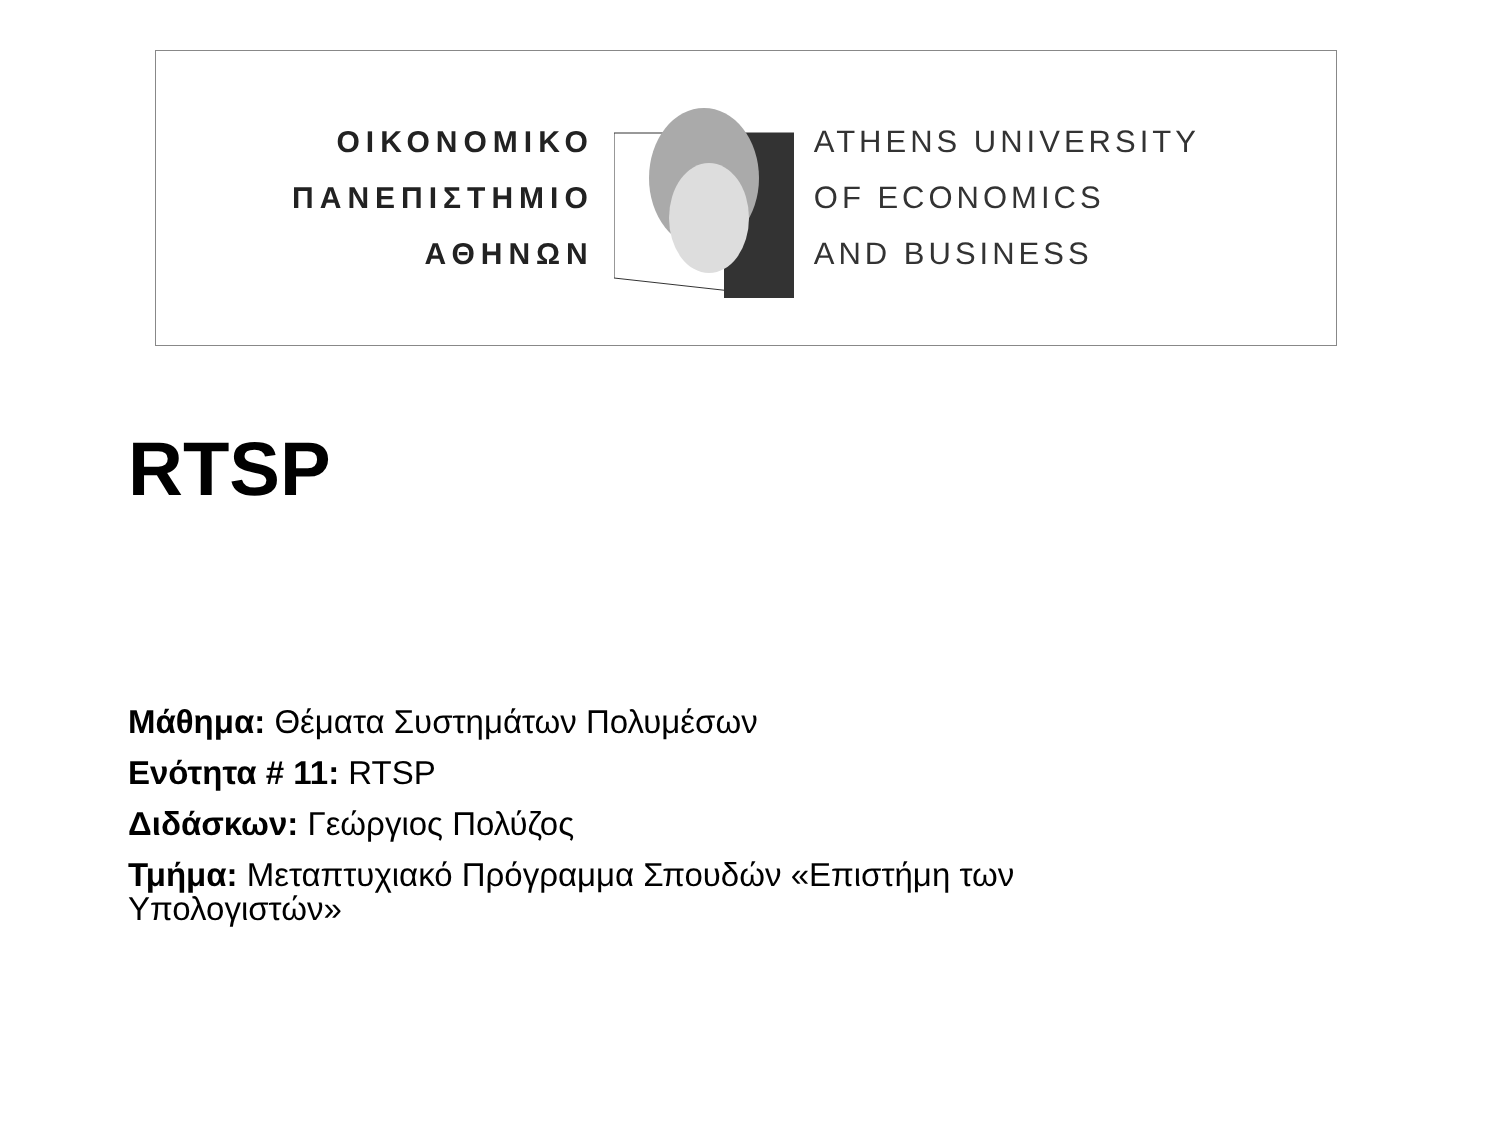ΟΙΚΟΝΟΜΙΚΟ
ΠΑΝΕΠΙΣΤΗΜΙΟ
ΑΘΗΝΩΝ
ATHENS UNIVERSITY
OF ECONOMICS
AND BUSINESS
RTSP
Μάθημα: Θέματα Συστημάτων Πολυμέσων
Ενότητα # 11: RTSP
Διδάσκων: Γεώργιος Πολύζος
Τμήμα: Μεταπτυχιακό Πρόγραμμα Σπουδών «Επιστήμη των Υπολογιστών»